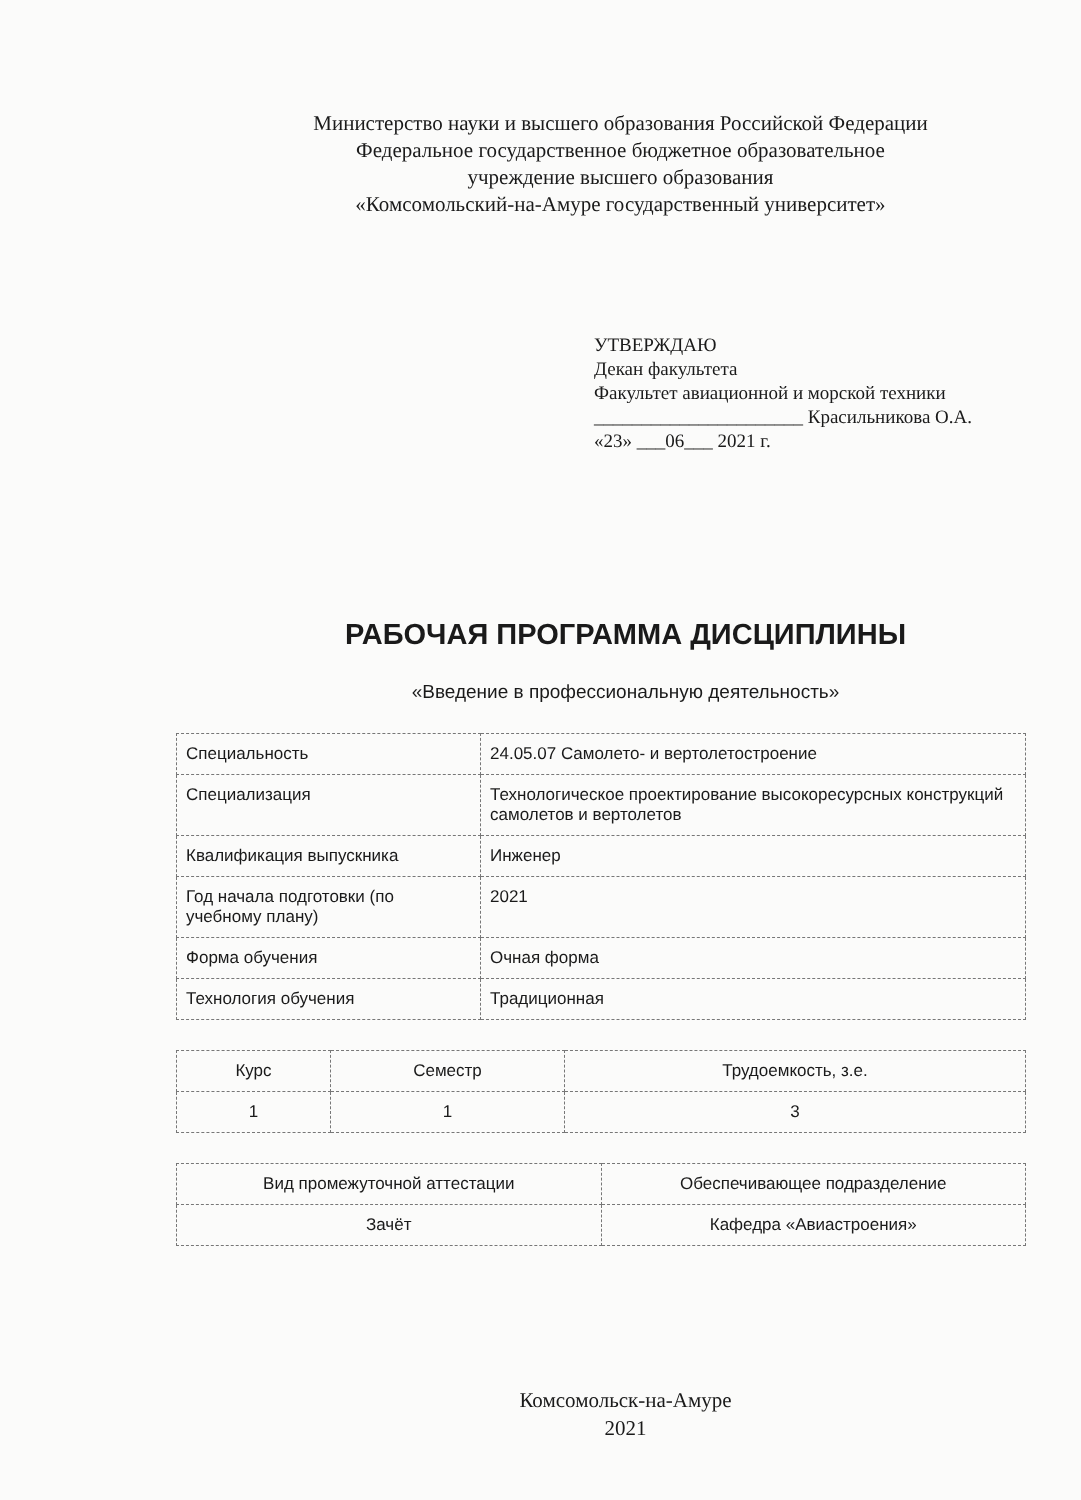Министерство науки и высшего образования Российской Федерации
Федеральное государственное бюджетное образовательное
учреждение высшего образования
«Комсомольский-на-Амуре государственный университет»
УТВЕРЖДАЮ
Декан факультета
Факультет авиационной и морской техники
______________________ Красильникова О.А.
«23» ___06___ 2021 г.
РАБОЧАЯ ПРОГРАММА ДИСЦИПЛИНЫ
«Введение в профессиональную деятельность»
| Специальность | 24.05.07 Самолето- и вертолетостроение |
| Специализация | Технологическое проектирование высокоресурсных конструкций самолетов и вертолетов |
| Квалификация выпускника | Инженер |
| Год начала подготовки (по учебному плану) | 2021 |
| Форма обучения | Очная форма |
| Технология обучения | Традиционная |
| Курс | Семестр | Трудоемкость, з.е. |
| 1 | 1 | 3 |
| Вид промежуточной аттестации | Обеспечивающее подразделение |
| Зачёт | Кафедра «Авиастроения» |
Комсомольск-на-Амуре
2021